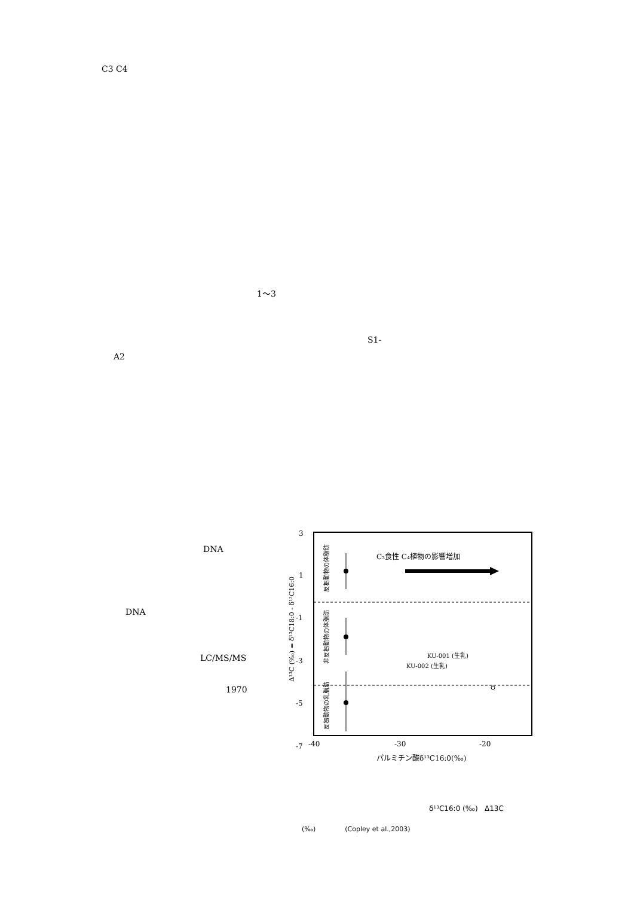C3 C4
1～3
S1-
A2
DNA
DNA
LC/MS/MS
1970
3
1
-1
-3
-5
-7
-40
-30
-20
C₃食性 C₄植物の影響増加
KU-001 (生乳)
KU-002 (生乳)
パルミチン酸δ¹³C16:0(‰)
Δ¹³C (‰) = δ¹³C18:0 - δ¹³C16:0
反芻動物の体脂肪
非反芻動物の体脂肪
反芻動物の乳脂肪
δ¹³C16:0 (‰) Δ13C
(‰) (Copley et al.,2003)